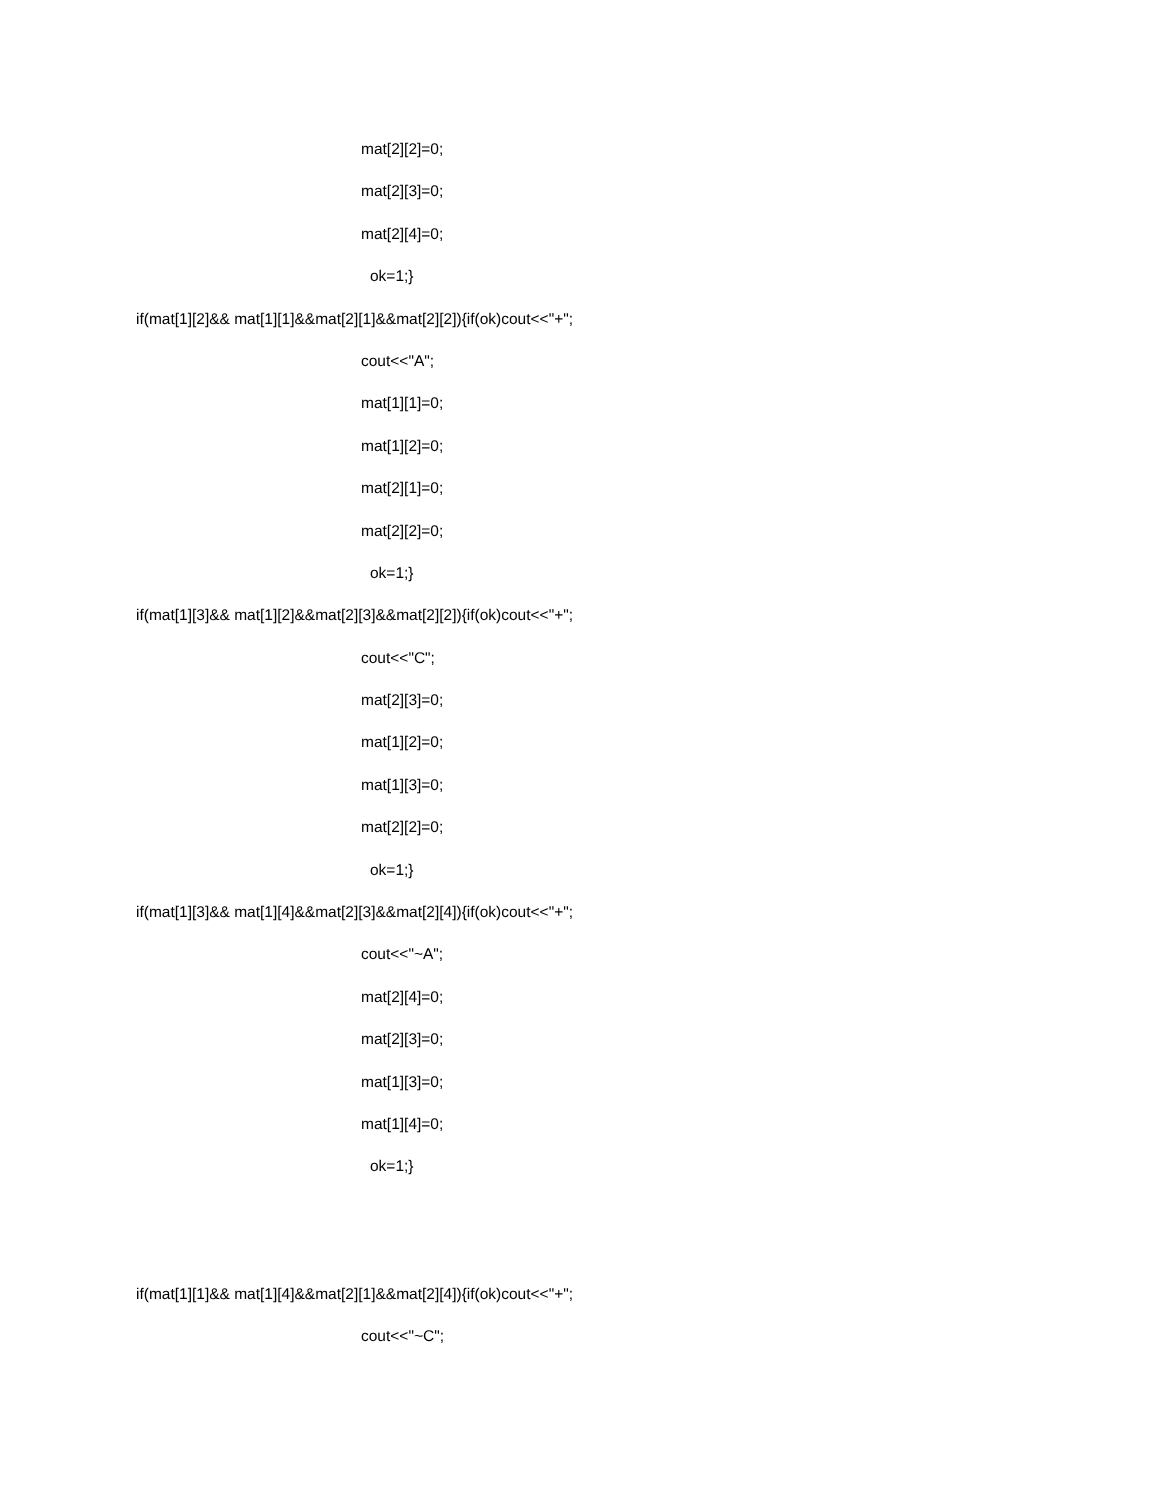mat[2][2]=0;
mat[2][3]=0;
mat[2][4]=0;
ok=1;}
if(mat[1][2]&& mat[1][1]&&mat[2][1]&&mat[2][2]){if(ok)cout<<"+";
cout<<"A";
mat[1][1]=0;
mat[1][2]=0;
mat[2][1]=0;
mat[2][2]=0;
ok=1;}
if(mat[1][3]&& mat[1][2]&&mat[2][3]&&mat[2][2]){if(ok)cout<<"+";
cout<<"C";
mat[2][3]=0;
mat[1][2]=0;
mat[1][3]=0;
mat[2][2]=0;
ok=1;}
if(mat[1][3]&& mat[1][4]&&mat[2][3]&&mat[2][4]){if(ok)cout<<"+";
cout<<"~A";
mat[2][4]=0;
mat[2][3]=0;
mat[1][3]=0;
mat[1][4]=0;
ok=1;}
if(mat[1][1]&& mat[1][4]&&mat[2][1]&&mat[2][4]){if(ok)cout<<"+";
cout<<"~C";